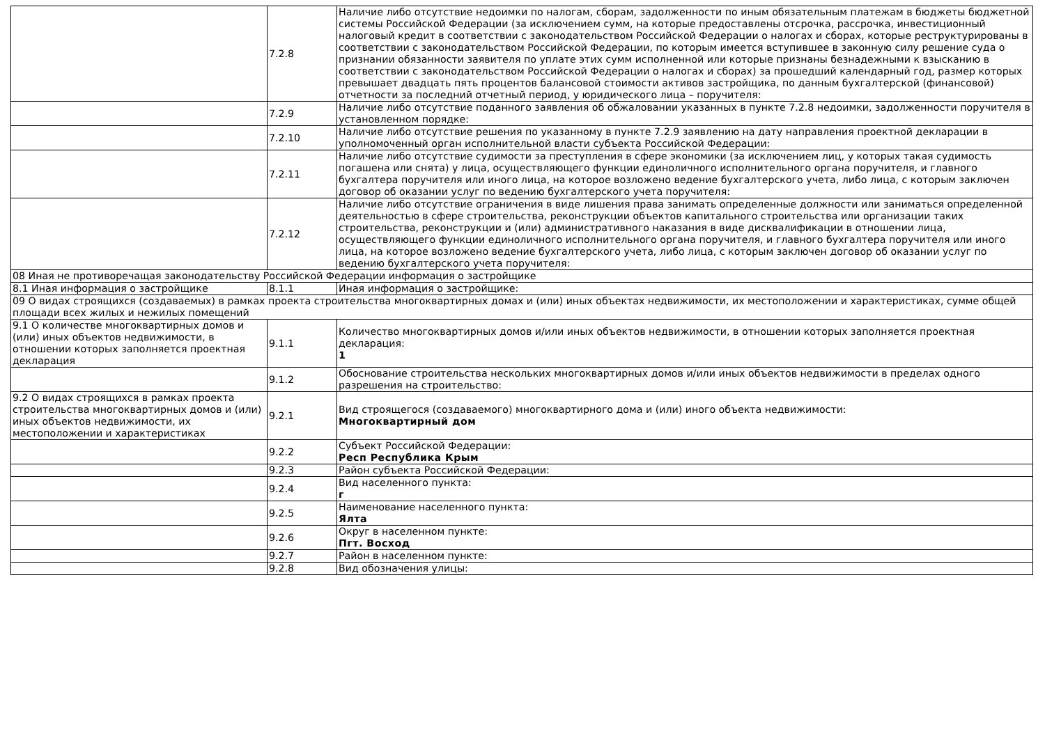| | 7.2.8 | Наличие либо отсутствие недоимки по налогам, сборам, задолженности по иным обязательным платежам в бюджеты бюджетной системы Российской Федерации (за исключением сумм, на которые предоставлены отсрочка, рассрочка, инвестиционный налоговый кредит в соответствии с законодательством Российской Федерации о налогах и сборах, которые реструктурированы в соответствии с законодательством Российской Федерации, по которым имеется вступившее в законную силу решение суда о признании обязанности заявителя по уплате этих сумм исполненной или которые признаны безнадежными к взысканию в соответствии с законодательством Российской Федерации о налогах и сборах) за прошедший календарный год, размер которых превышает двадцать пять процентов балансовой стоимости активов застройщика, по данным бухгалтерской (финансовой) отчетности за последний отчетный период, у юридического лица – поручителя: |
| | 7.2.9 | Наличие либо отсутствие поданного заявления об обжаловании указанных в пункте 7.2.8 недоимки, задолженности поручителя в установленном порядке: |
| | 7.2.10 | Наличие либо отсутствие решения по указанному в пункте 7.2.9 заявлению на дату направления проектной декларации в уполномоченный орган исполнительной власти субъекта Российской Федерации: |
| | 7.2.11 | Наличие либо отсутствие судимости за преступления в сфере экономики (за исключением лиц, у которых такая судимость погашена или снята) у лица, осуществляющего функции единоличного исполнительного органа поручителя, и главного бухгалтера поручителя или иного лица, на которое возложено ведение бухгалтерского учета, либо лица, с которым заключен договор об оказании услуг по ведению бухгалтерского учета поручителя: |
| | 7.2.12 | Наличие либо отсутствие ограничения в виде лишения права занимать определенные должности или заниматься определенной деятельностью в сфере строительства, реконструкции объектов капитального строительства или организации таких строительства, реконструкции и (или) административного наказания в виде дисквалификации в отношении лица, осуществляющего функции единоличного исполнительного органа поручителя, и главного бухгалтера поручителя или иного лица, на которое возложено ведение бухгалтерского учета, либо лица, с которым заключен договор об оказании услуг по ведению бухгалтерского учета поручителя: |
| 08 Иная не противоречащая законодательству Российской Федерации информация о застройщике | | |
| 8.1 Иная информация о застройщике | 8.1.1 | Иная информация о застройщике: |
| 09 О видах строящихся (создаваемых) в рамках проекта строительства многоквартирных домах и (или) иных объектах недвижимости, их местоположении и характеристиках, сумме общей площади всех жилых и нежилых помещений | | |
| 9.1 О количестве многоквартирных домов и (или) иных объектов недвижимости, в отношении которых заполняется проектная декларация | 9.1.1 | Количество многоквартирных домов и/или иных объектов недвижимости, в отношении которых заполняется проектная декларация: 1 |
| | 9.1.2 | Обоснование строительства нескольких многоквартирных домов и/или иных объектов недвижимости в пределах одного разрешения на строительство: |
| 9.2 О видах строящихся в рамках проекта строительства многоквартирных домов и (или) иных объектов недвижимости, их местоположении и характеристиках | 9.2.1 | Вид строящегося (создаваемого) многоквартирного дома и (или) иного объекта недвижимости: Многоквартирный дом |
| | 9.2.2 | Субъект Российской Федерации: Респ Республика Крым |
| | 9.2.3 | Район субъекта Российской Федерации: |
| | 9.2.4 | Вид населенного пункта: г |
| | 9.2.5 | Наименование населенного пункта: Ялта |
| | 9.2.6 | Округ в населенном пункте: Пгт. Восход |
| | 9.2.7 | Район в населенном пункте: |
| | 9.2.8 | Вид обозначения улицы: |